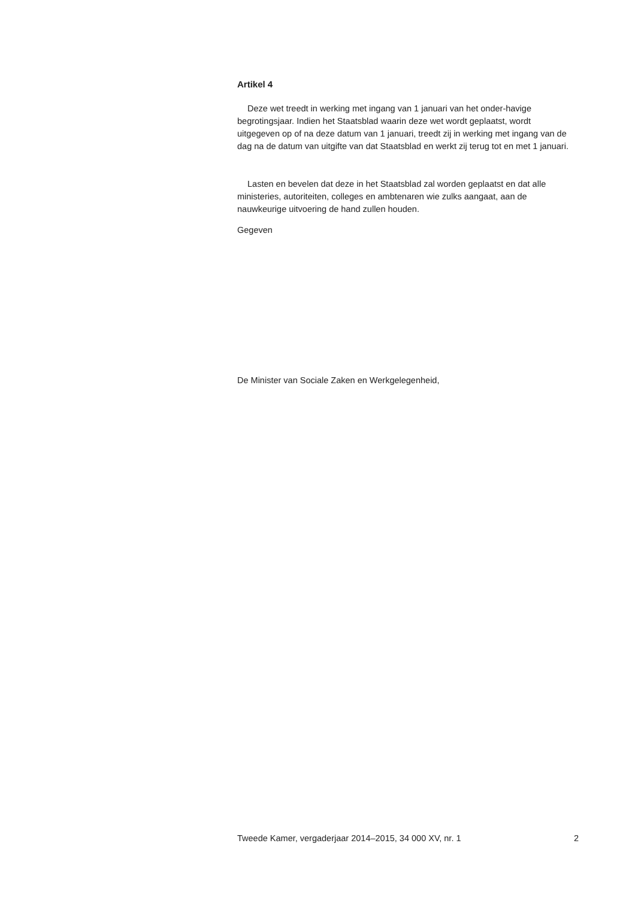Artikel 4
Deze wet treedt in werking met ingang van 1 januari van het onder-havige begrotingsjaar. Indien het Staatsblad waarin deze wet wordt geplaatst, wordt uitgegeven op of na deze datum van 1 januari, treedt zij in werking met ingang van de dag na de datum van uitgifte van dat Staatsblad en werkt zij terug tot en met 1 januari.
Lasten en bevelen dat deze in het Staatsblad zal worden geplaatst en dat alle ministeries, autoriteiten, colleges en ambtenaren wie zulks aangaat, aan de nauwkeurige uitvoering de hand zullen houden.
Gegeven
De Minister van Sociale Zaken en Werkgelegenheid,
Tweede Kamer, vergaderjaar 2014–2015, 34 000 XV, nr. 1 2